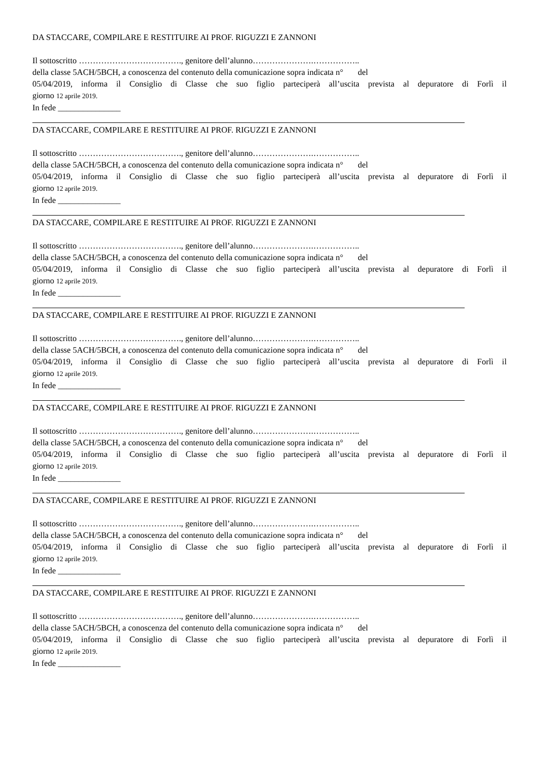DA STACCARE, COMPILARE E RESTITUIRE AI PROF. RIGUZZI E ZANNONI
Il sottoscritto ………………………………., genitore dell’alunno………………….……………..
della classe 5ACH/5BCH, a conoscenza del contenuto della comunicazione sopra indicata n° del
05/04/2019, informa il Consiglio di Classe che suo figlio parteciperà all’uscita prevista al depuratore di Forlì il
giorno 12 aprile 2019.
In fede _______________
DA STACCARE, COMPILARE E RESTITUIRE AI PROF. RIGUZZI E ZANNONI
Il sottoscritto ………………………………., genitore dell’alunno………………….……………..
della classe 5ACH/5BCH, a conoscenza del contenuto della comunicazione sopra indicata n° del
05/04/2019, informa il Consiglio di Classe che suo figlio parteciperà all’uscita prevista al depuratore di Forlì il
giorno 12 aprile 2019.
In fede _______________
DA STACCARE, COMPILARE E RESTITUIRE AI PROF. RIGUZZI E ZANNONI
Il sottoscritto ………………………………., genitore dell’alunno………………….……………..
della classe 5ACH/5BCH, a conoscenza del contenuto della comunicazione sopra indicata n° del
05/04/2019, informa il Consiglio di Classe che suo figlio parteciperà all’uscita prevista al depuratore di Forlì il
giorno 12 aprile 2019.
In fede _______________
DA STACCARE, COMPILARE E RESTITUIRE AI PROF. RIGUZZI E ZANNONI
Il sottoscritto ………………………………., genitore dell’alunno………………….……………..
della classe 5ACH/5BCH, a conoscenza del contenuto della comunicazione sopra indicata n° del
05/04/2019, informa il Consiglio di Classe che suo figlio parteciperà all’uscita prevista al depuratore di Forlì il
giorno 12 aprile 2019.
In fede _______________
DA STACCARE, COMPILARE E RESTITUIRE AI PROF. RIGUZZI E ZANNONI
Il sottoscritto ………………………………., genitore dell’alunno………………….……………..
della classe 5ACH/5BCH, a conoscenza del contenuto della comunicazione sopra indicata n° del
05/04/2019, informa il Consiglio di Classe che suo figlio parteciperà all’uscita prevista al depuratore di Forlì il
giorno 12 aprile 2019.
In fede _______________
DA STACCARE, COMPILARE E RESTITUIRE AI PROF. RIGUZZI E ZANNONI
Il sottoscritto ………………………………., genitore dell’alunno………………….……………..
della classe 5ACH/5BCH, a conoscenza del contenuto della comunicazione sopra indicata n° del
05/04/2019, informa il Consiglio di Classe che suo figlio parteciperà all’uscita prevista al depuratore di Forlì il
giorno 12 aprile 2019.
In fede _______________
DA STACCARE, COMPILARE E RESTITUIRE AI PROF. RIGUZZI E ZANNONI
Il sottoscritto ………………………………., genitore dell’alunno………………….……………..
della classe 5ACH/5BCH, a conoscenza del contenuto della comunicazione sopra indicata n° del
05/04/2019, informa il Consiglio di Classe che suo figlio parteciperà all’uscita prevista al depuratore di Forlì il
giorno 12 aprile 2019.
In fede _______________